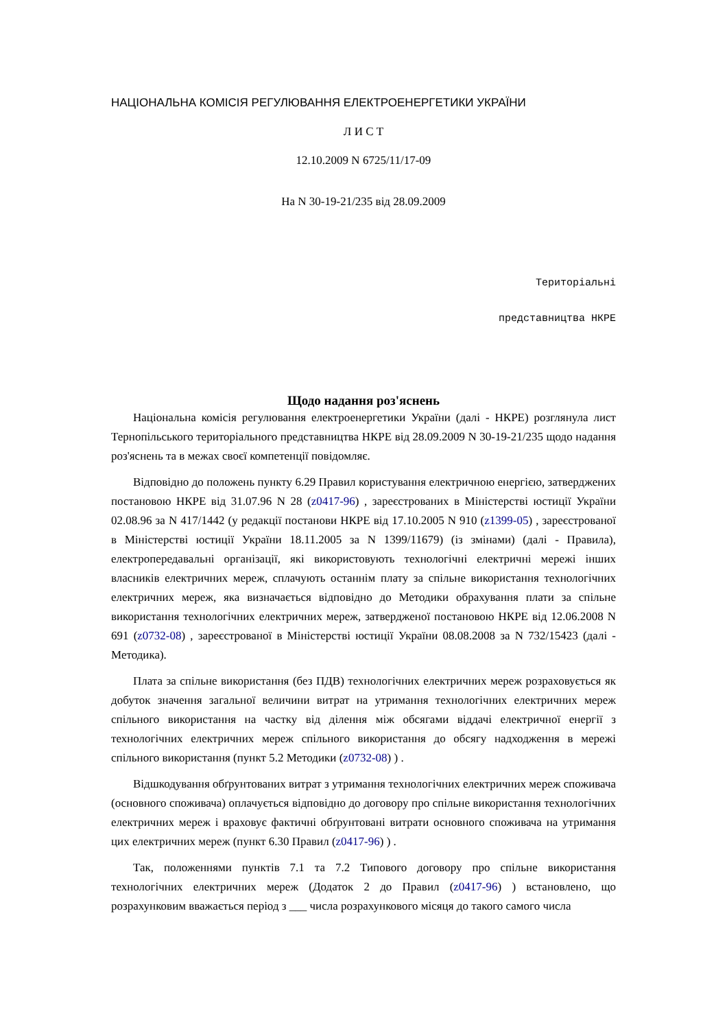НАЦІОНАЛЬНА КОМІСІЯ РЕГУЛЮВАННЯ ЕЛЕКТРОЕНЕРГЕТИКИ УКРАЇНИ
Л И С Т
12.10.2009 N 6725/11/17-09
На N 30-19-21/235 від 28.09.2009
Територіальні
представництва НКРЕ
Щодо надання роз'яснень
Національна комісія регулювання електроенергетики України (далі - НКРЕ) розглянула лист Тернопільського територіального представництва НКРЕ від 28.09.2009 N 30-19-21/235 щодо надання роз'яснень та в межах своєї компетенції повідомляє.
Відповідно до положень пункту 6.29 Правил користування електричною енергією, затверджених постановою НКРЕ від 31.07.96 N 28 (z0417-96) , зареєстрованих в Міністерстві юстиції України 02.08.96 за N 417/1442 (у редакції постанови НКРЕ від 17.10.2005 N 910 (z1399-05) , зареєстрованої в Міністерстві юстиції України 18.11.2005 за N 1399/11679) (із змінами) (далі - Правила), електропередавальні організації, які використовують технологічні електричні мережі інших власників електричних мереж, сплачують останнім плату за спільне використання технологічних електричних мереж, яка визначається відповідно до Методики обрахування плати за спільне використання технологічних електричних мереж, затвердженої постановою НКРЕ від 12.06.2008 N 691 (z0732-08) , зареєстрованої в Міністерстві юстиції України 08.08.2008 за N 732/15423 (далі - Методика).
Плата за спільне використання (без ПДВ) технологічних електричних мереж розраховується як добуток значення загальної величини витрат на утримання технологічних електричних мереж спільного використання на частку від ділення між обсягами віддачі електричної енергії з технологічних електричних мереж спільного використання до обсягу надходження в мережі спільного використання (пункт 5.2 Методики (z0732-08) ) .
Відшкодування обґрунтованих витрат з утримання технологічних електричних мереж споживача (основного споживача) оплачується відповідно до договору про спільне використання технологічних електричних мереж і враховує фактичні обґрунтовані витрати основного споживача на утримання цих електричних мереж (пункт 6.30 Правил (z0417-96) ) .
Так, положеннями пунктів 7.1 та 7.2 Типового договору про спільне використання технологічних електричних мереж (Додаток 2 до Правил (z0417-96) ) встановлено, що розрахунковим вважається період з ___ числа розрахункового місяця до такого самого числа